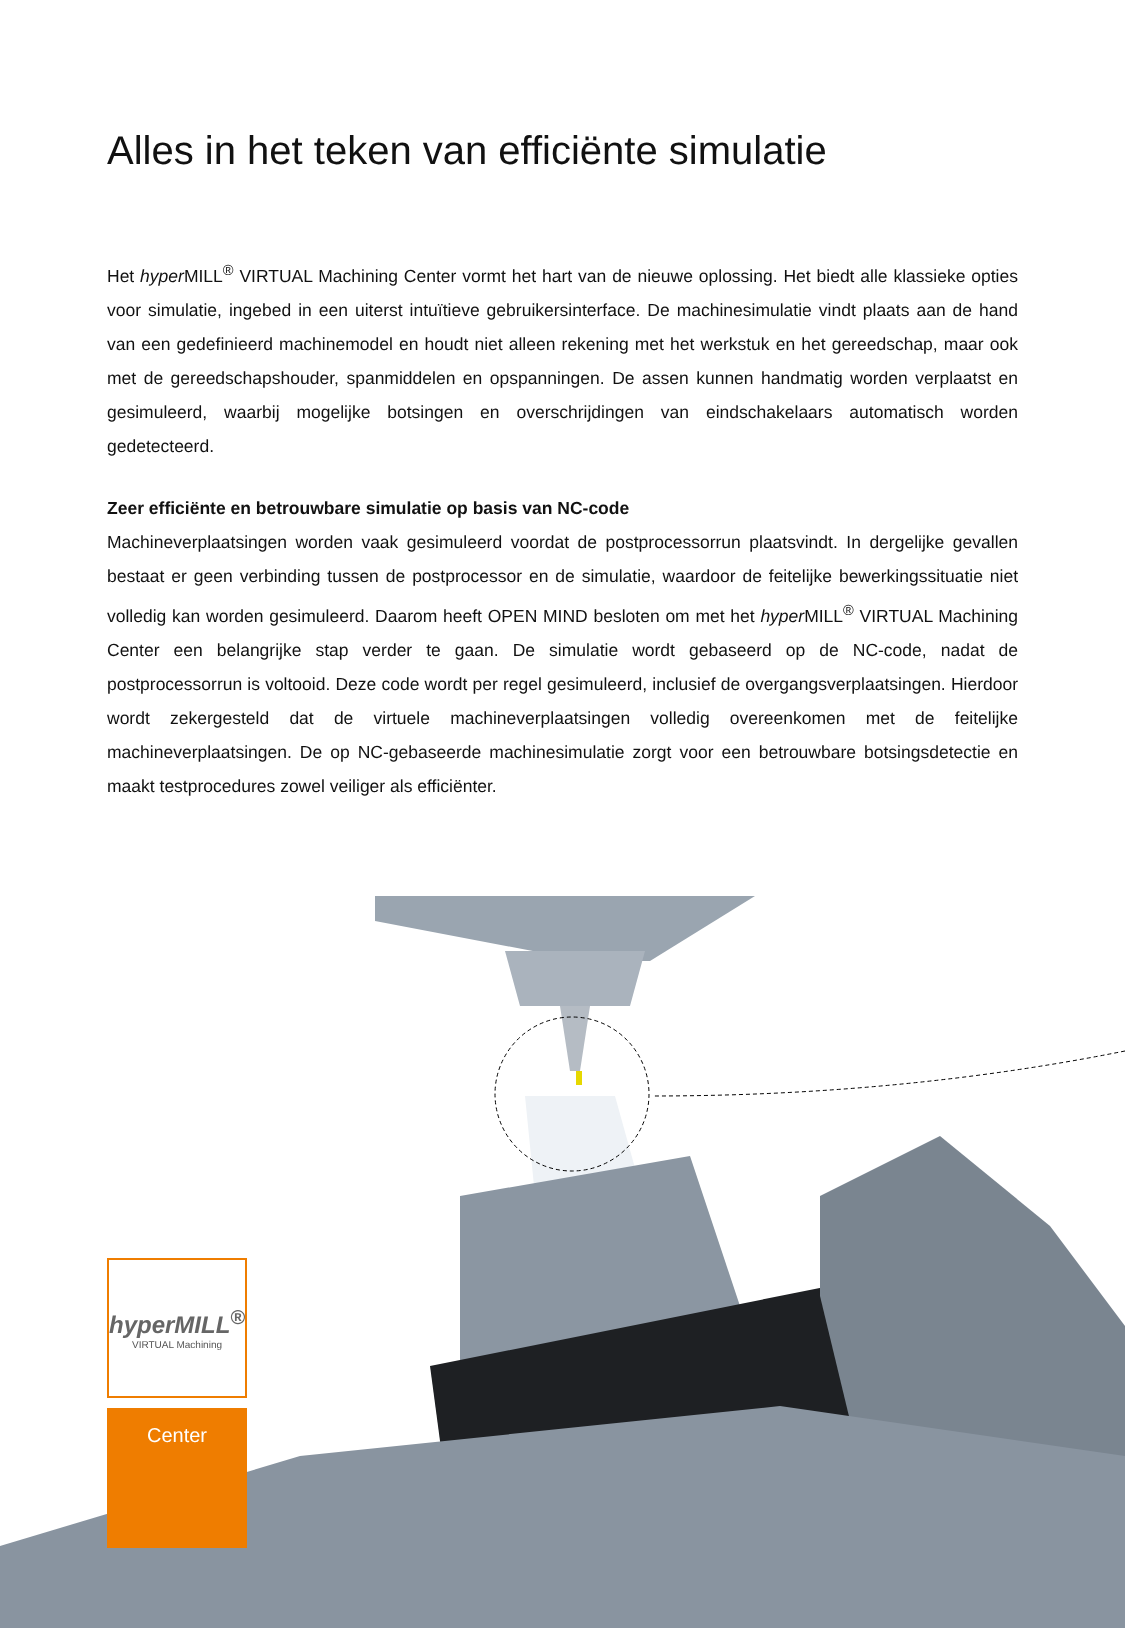Alles in het teken van efficiënte simulatie
Het hyper MILL<sup>®</sup> VIRTUAL Machining Center vormt het hart van de nieuwe oplossing. Het biedt alle klassieke opties voor simulatie, ingebed in een uiterst intuïtieve gebruikersinterface. De machinesimulatie vindt plaats aan de hand van een gedefinieerd machinemodel en houdt niet alleen rekening met het werkstuk en het gereedschap, maar ook met de gereedschapshouder, spanmiddelen en opspanningen. De assen kunnen handmatig worden verplaatst en gesimuleerd, waarbij mogelijke botsingen en overschrijdingen van eindschakelaars automatisch worden gedetecteerd.
Zeer efficiënte en betrouwbare simulatie op basis van NC-code
Machineverplaatsingen worden vaak gesimuleerd voordat de postprocessorrun plaatsvindt. In dergelijke gevallen bestaat er geen verbinding tussen de postprocessor en de simulatie, waardoor de feitelijke bewerkingssituatie niet volledig kan worden gesimuleerd. Daarom heeft OPEN MIND besloten om met het hyper MILL<sup>®</sup> VIRTUAL Machining Center een belangrijke stap verder te gaan. De simulatie wordt gebaseerd op de NC-code, nadat de postprocessorrun is voltooid. Deze code wordt per regel gesimuleerd, inclusief de overgangsverplaatsingen. Hierdoor wordt zekergesteld dat de virtuele machineverplaatsingen volledig overeenkomen met de feitelijke machineverplaatsingen. De op NC-gebaseerde machinesimulatie zorgt voor een betrouwbare botsingsdetectie en maakt testprocedures zowel veiliger als efficiënter.
hyperMILL<sup>®</sup>
VIRTUAL Machining
Center